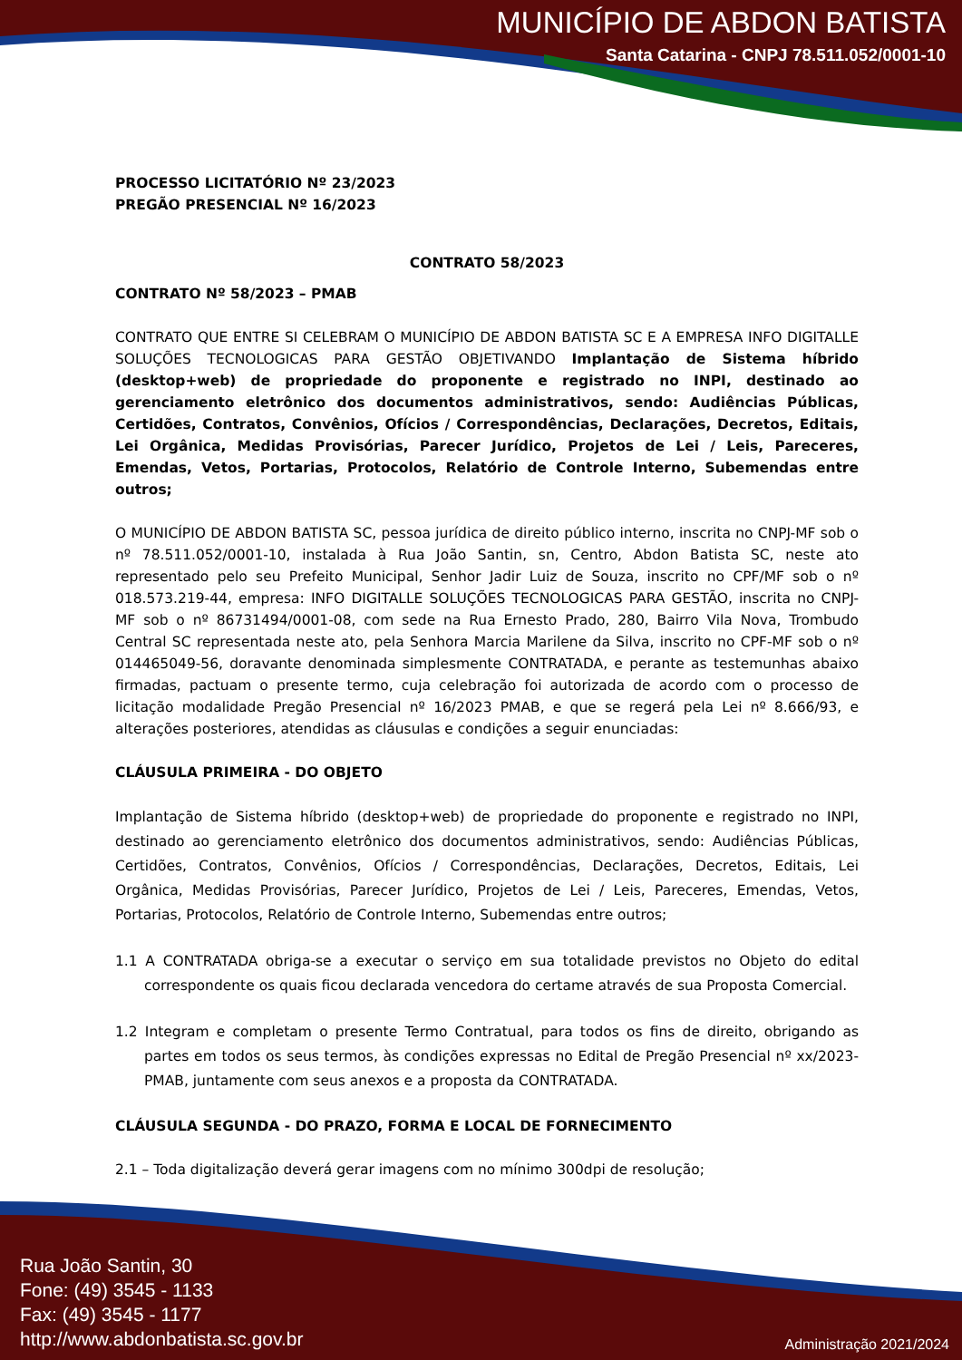MUNICÍPIO DE ABDON BATISTA
Santa Catarina - CNPJ 78.511.052/0001-10
PROCESSO LICITATÓRIO Nº 23/2023
PREGÃO PRESENCIAL Nº 16/2023
CONTRATO 58/2023
CONTRATO Nº 58/2023 – PMAB
CONTRATO QUE ENTRE SI CELEBRAM O MUNICÍPIO DE ABDON BATISTA SC E A EMPRESA INFO DIGITALLE SOLUÇÕES TECNOLOGICAS PARA GESTÃO OBJETIVANDO Implantação de Sistema híbrido (desktop+web) de propriedade do proponente e registrado no INPI, destinado ao gerenciamento eletrônico dos documentos administrativos, sendo: Audiências Públicas, Certidões, Contratos, Convênios, Ofícios / Correspondências, Declarações, Decretos, Editais, Lei Orgânica, Medidas Provisórias, Parecer Jurídico, Projetos de Lei / Leis, Pareceres, Emendas, Vetos, Portarias, Protocolos, Relatório de Controle Interno, Subemendas entre outros;
O MUNICÍPIO DE ABDON BATISTA SC, pessoa jurídica de direito público interno, inscrita no CNPJ-MF sob o nº 78.511.052/0001-10, instalada à Rua João Santin, sn, Centro, Abdon Batista SC, neste ato representado pelo seu Prefeito Municipal, Senhor Jadir Luiz de Souza, inscrito no CPF/MF sob o nº 018.573.219-44, empresa: INFO DIGITALLE SOLUÇÕES TECNOLOGICAS PARA GESTÃO, inscrita no CNPJ-MF sob o nº 86731494/0001-08, com sede na Rua Ernesto Prado, 280, Bairro Vila Nova, Trombudo Central SC representada neste ato, pela Senhora Marcia Marilene da Silva, inscrito no CPF-MF sob o nº 014465049-56, doravante denominada simplesmente CONTRATADA, e perante as testemunhas abaixo firmadas, pactuam o presente termo, cuja celebração foi autorizada de acordo com o processo de licitação modalidade Pregão Presencial nº 16/2023 PMAB, e que se regerá pela Lei nº 8.666/93, e alterações posteriores, atendidas as cláusulas e condições a seguir enunciadas:
CLÁUSULA PRIMEIRA - DO OBJETO
Implantação de Sistema híbrido (desktop+web) de propriedade do proponente e registrado no INPI, destinado ao gerenciamento eletrônico dos documentos administrativos, sendo: Audiências Públicas, Certidões, Contratos, Convênios, Ofícios / Correspondências, Declarações, Decretos, Editais, Lei Orgânica, Medidas Provisórias, Parecer Jurídico, Projetos de Lei / Leis, Pareceres, Emendas, Vetos, Portarias, Protocolos, Relatório de Controle Interno, Subemendas entre outros;
1.1 A CONTRATADA obriga-se a executar o serviço em sua totalidade previstos no Objeto do edital correspondente os quais ficou declarada vencedora do certame através de sua Proposta Comercial.
1.2 Integram e completam o presente Termo Contratual, para todos os fins de direito, obrigando as partes em todos os seus termos, às condições expressas no Edital de Pregão Presencial nº xx/2023-PMAB, juntamente com seus anexos e a proposta da CONTRATADA.
CLÁUSULA SEGUNDA - DO PRAZO, FORMA E LOCAL DE FORNECIMENTO
2.1 – Toda digitalização deverá gerar imagens com no mínimo 300dpi de resolução;
Rua João Santin, 30
Fone: (49) 3545 - 1133
Fax: (49) 3545 - 1177
http://www.abdonbatista.sc.gov.br
Administração 2021/2024